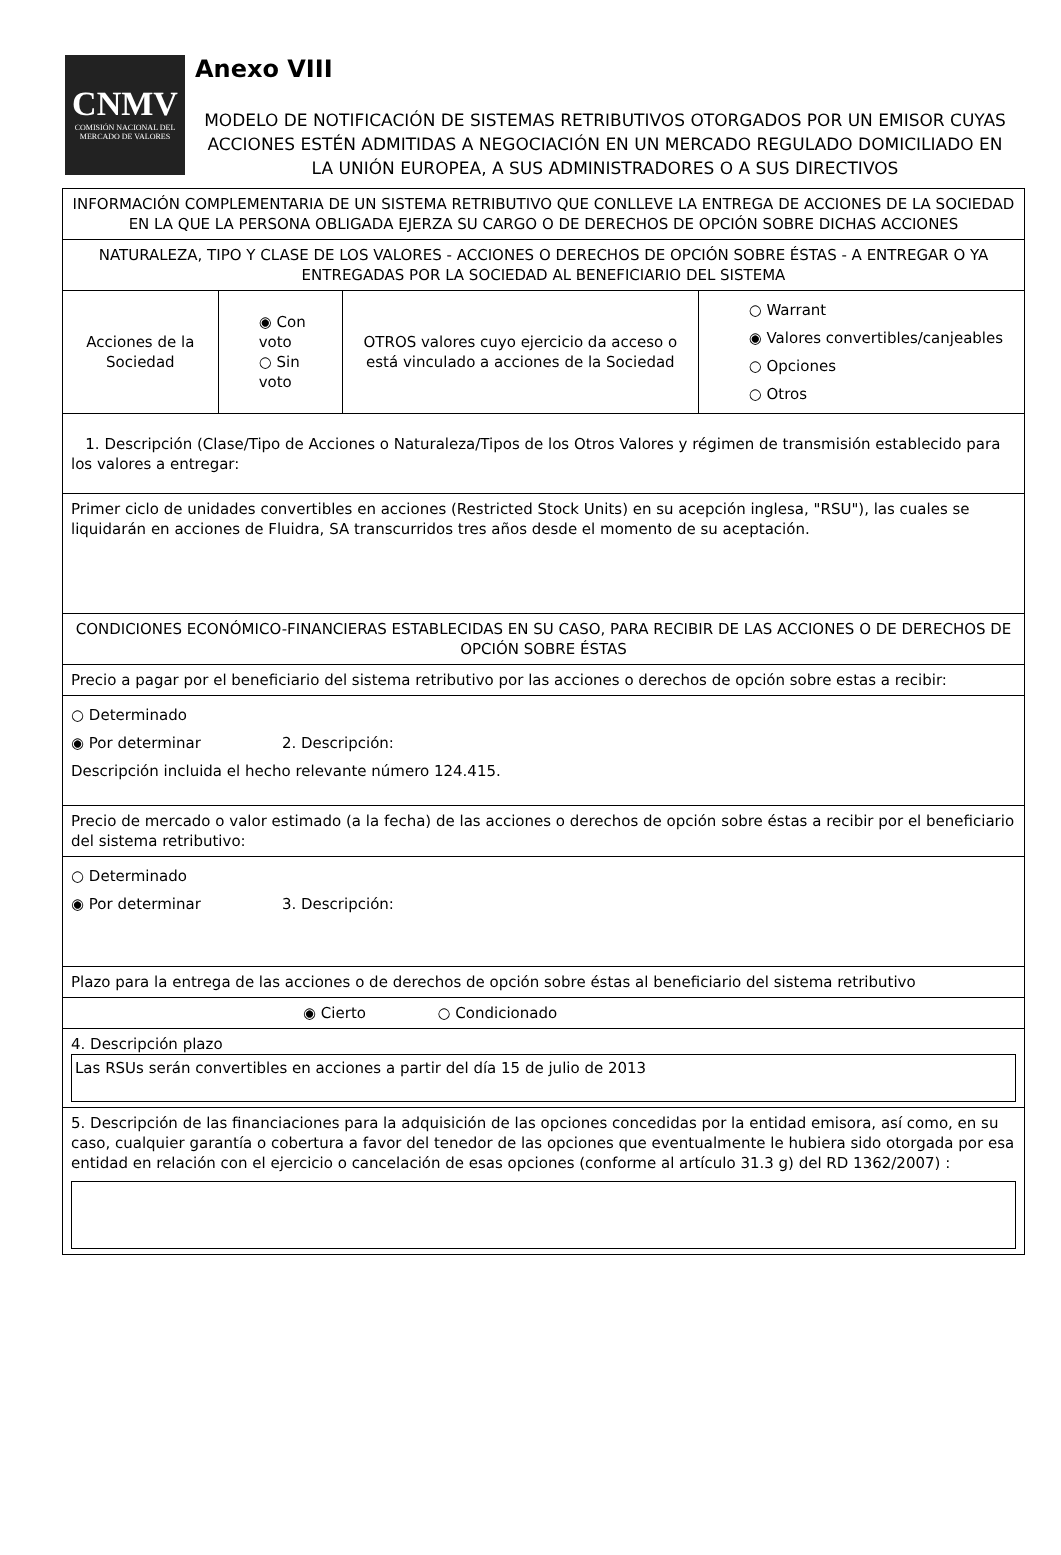CNMV
COMISIÓN NACIONAL DEL MERCADO DE VALORES
Anexo VIII
MODELO DE NOTIFICACIÓN DE SISTEMAS RETRIBUTIVOS OTORGADOS POR UN EMISOR CUYAS ACCIONES ESTÉN ADMITIDAS A NEGOCIACIÓN EN UN MERCADO REGULADO DOMICILIADO EN LA UNIÓN EUROPEA, A SUS ADMINISTRADORES O A SUS DIRECTIVOS
| INFORMACIÓN COMPLEMENTARIA DE UN SISTEMA RETRIBUTIVO QUE CONLLEVE LA ENTREGA DE ACCIONES DE LA SOCIEDAD EN LA QUE LA PERSONA OBLIGADA EJERZA SU CARGO O DE DERECHOS DE OPCIÓN SOBRE DICHAS ACCIONES | | | |
| NATURALEZA, TIPO Y CLASE DE LOS VALORES - ACCIONES O DERECHOS DE OPCIÓN SOBRE ÉSTAS - A ENTREGAR O YA ENTREGADAS POR LA SOCIEDAD AL BENEFICIARIO DEL SISTEMA | | | |
| Acciones de la Sociedad | ◉ Con voto ○ Sin voto | OTROS valores cuyo ejercicio da acceso o está vinculado a acciones de la Sociedad | ○ Warrant ◉ Valores convertibles/canjeables ○ Opciones ○ Otros |
| 1. Descripción (Clase/Tipo de Acciones o Naturaleza/Tipos de los Otros Valores y régimen de transmisión establecido para los valores a entregar: | | | |
| Primer ciclo de unidades convertibles en acciones (Restricted Stock Units) en su acepción inglesa, "RSU"), las cuales se liquidarán en acciones de Fluidra, SA transcurridos tres años desde el momento de su aceptación. | | | |
| CONDICIONES ECONÓMICO-FINANCIERAS ESTABLECIDAS EN SU CASO, PARA RECIBIR DE LAS ACCIONES O DE DERECHOS DE OPCIÓN SOBRE ÉSTAS | | | |
| Precio a pagar por el beneficiario del sistema retributivo por las acciones o derechos de opción sobre estas a recibir: | | | |
| ○ Determinado ◉ Por determinar 2. Descripción: Descripción incluida el hecho relevante número 124.415. | | | |
| Precio de mercado o valor estimado (a la fecha) de las acciones o derechos de opción sobre éstas a recibir por el beneficiario del sistema retributivo: | | | |
| ○ Determinado ◉ Por determinar 3. Descripción: | | | |
| Plazo para la entrega de las acciones o de derechos de opción sobre éstas al beneficiario del sistema retributivo | | | |
| ◉ Cierto ○ Condicionado | | | |
| 4. Descripción plazo Las RSUs serán convertibles en acciones a partir del día 15 de julio de 2013 | | | |
| 5. Descripción de las financiaciones para la adquisición de las opciones concedidas por la entidad emisora, así como, en su caso, cualquier garantía o cobertura a favor del tenedor de las opciones que eventualmente le hubiera sido otorgada por esa entidad en relación con el ejercicio o cancelación de esas opciones (conforme al artículo 31.3 g) del RD 1362/2007) : | | | |